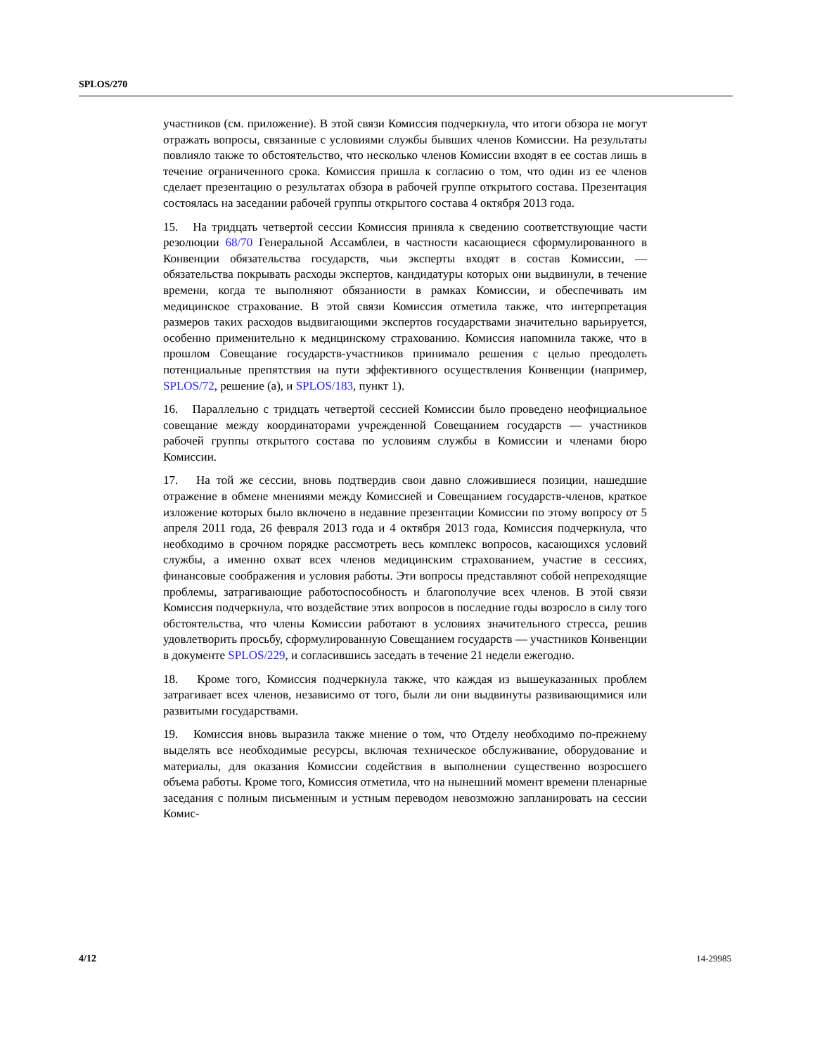SPLOS/270
участников (см. приложение). В этой связи Комиссия подчеркнула, что итоги обзора не могут отражать вопросы, связанные с условиями службы бывших членов Комиссии. На результаты повлияло также то обстоятельство, что несколько членов Комиссии входят в ее состав лишь в течение ограниченного срока. Комиссия пришла к согласию о том, что один из ее членов сделает презентацию о результатах обзора в рабочей группе открытого состава. Презентация состоялась на заседании рабочей группы открытого состава 4 октября 2013 года.
15. На тридцать четвертой сессии Комиссия приняла к сведению соответствующие части резолюции 68/70 Генеральной Ассамблеи, в частности касающиеся сформулированного в Конвенции обязательства государств, чьи эксперты входят в состав Комиссии, — обязательства покрывать расходы экспертов, кандидатуры которых они выдвинули, в течение времени, когда те выполняют обязанности в рамках Комиссии, и обеспечивать им медицинское страхование. В этой связи Комиссия отметила также, что интерпретация размеров таких расходов выдвигающими экспертов государствами значительно варьируется, особенно применительно к медицинскому страхованию. Комиссия напомнила также, что в прошлом Совещание государств-участников принимало решения с целью преодолеть потенциальные препятствия на пути эффективного осуществления Конвенции (например, SPLOS/72, решение (a), и SPLOS/183, пункт 1).
16. Параллельно с тридцать четвертой сессией Комиссии было проведено неофициальное совещание между координаторами учрежденной Совещанием государств — участников рабочей группы открытого состава по условиям службы в Комиссии и членами бюро Комиссии.
17. На той же сессии, вновь подтвердив свои давно сложившиеся позиции, нашедшие отражение в обмене мнениями между Комиссией и Совещанием государств-членов, краткое изложение которых было включено в недавние презентации Комиссии по этому вопросу от 5 апреля 2011 года, 26 февраля 2013 года и 4 октября 2013 года, Комиссия подчеркнула, что необходимо в срочном порядке рассмотреть весь комплекс вопросов, касающихся условий службы, а именно охват всех членов медицинским страхованием, участие в сессиях, финансовые соображения и условия работы. Эти вопросы представляют собой непреходящие проблемы, затрагивающие работоспособность и благополучие всех членов. В этой связи Комиссия подчеркнула, что воздействие этих вопросов в последние годы возросло в силу того обстоятельства, что члены Комиссии работают в условиях значительного стресса, решив удовлетворить просьбу, сформулированную Совещанием государств — участников Конвенции в документе SPLOS/229, и согласившись заседать в течение 21 недели ежегодно.
18. Кроме того, Комиссия подчеркнула также, что каждая из вышеуказанных проблем затрагивает всех членов, независимо от того, были ли они выдвинуты развивающимися или развитыми государствами.
19. Комиссия вновь выразила также мнение о том, что Отделу необходимо по-прежнему выделять все необходимые ресурсы, включая техническое обслуживание, оборудование и материалы, для оказания Комиссии содействия в выполнении существенно возросшего объема работы. Кроме того, Комиссия отметила, что на нынешний момент времени пленарные заседания с полным письменным и устным переводом невозможно запланировать на сессии Комис-
4/12 14-29985